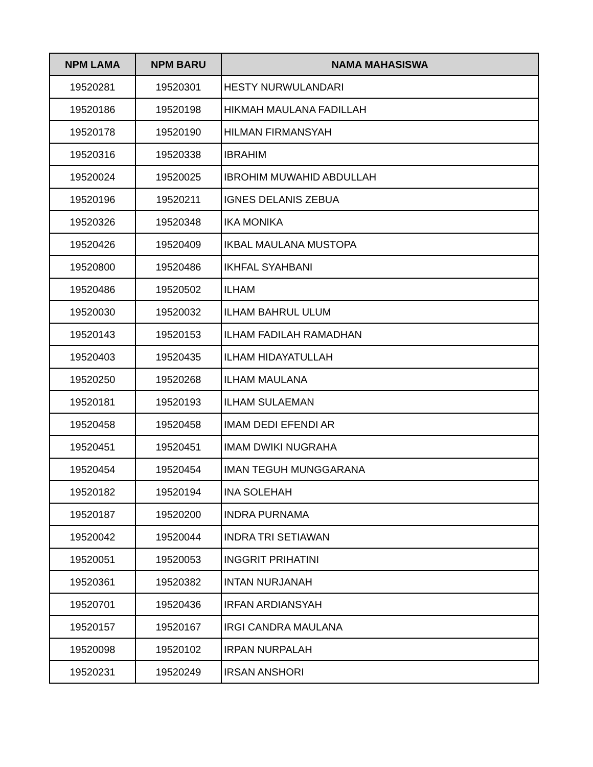| NPM LAMA | NPM BARU | NAMA MAHASISWA |
| --- | --- | --- |
| 19520281 | 19520301 | HESTY NURWULANDARI |
| 19520186 | 19520198 | HIKMAH MAULANA FADILLAH |
| 19520178 | 19520190 | HILMAN FIRMANSYAH |
| 19520316 | 19520338 | IBRAHIM |
| 19520024 | 19520025 | IBROHIM MUWAHID ABDULLAH |
| 19520196 | 19520211 | IGNES DELANIS ZEBUA |
| 19520326 | 19520348 | IKA MONIKA |
| 19520426 | 19520409 | IKBAL MAULANA MUSTOPA |
| 19520800 | 19520486 | IKHFAL SYAHBANI |
| 19520486 | 19520502 | ILHAM |
| 19520030 | 19520032 | ILHAM BAHRUL ULUM |
| 19520143 | 19520153 | ILHAM FADILAH RAMADHAN |
| 19520403 | 19520435 | ILHAM HIDAYATULLAH |
| 19520250 | 19520268 | ILHAM MAULANA |
| 19520181 | 19520193 | ILHAM SULAEMAN |
| 19520458 | 19520458 | IMAM DEDI EFENDI AR |
| 19520451 | 19520451 | IMAM DWIKI NUGRAHA |
| 19520454 | 19520454 | IMAN TEGUH MUNGGARANA |
| 19520182 | 19520194 | INA SOLEHAH |
| 19520187 | 19520200 | INDRA PURNAMA |
| 19520042 | 19520044 | INDRA TRI SETIAWAN |
| 19520051 | 19520053 | INGGRIT PRIHATINI |
| 19520361 | 19520382 | INTAN NURJANAH |
| 19520701 | 19520436 | IRFAN ARDIANSYAH |
| 19520157 | 19520167 | IRGI CANDRA MAULANA |
| 19520098 | 19520102 | IRPAN NURPALAH |
| 19520231 | 19520249 | IRSAN ANSHORI |